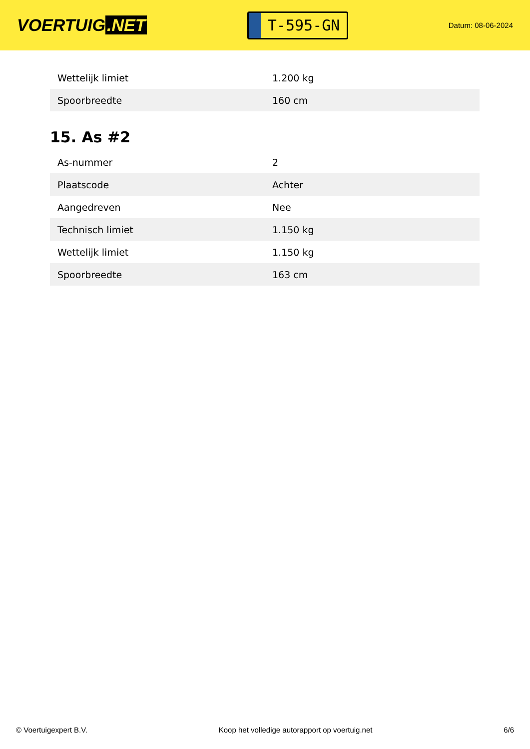VOERTUIG.NET
T-595-GN
Datum: 08-06-2024
| Wettelijk limiet | 1.200 kg |
| Spoorbreedte | 160 cm |
15. As #2
| As-nummer | 2 |
| Plaatscode | Achter |
| Aangedreven | Nee |
| Technisch limiet | 1.150 kg |
| Wettelijk limiet | 1.150 kg |
| Spoorbreedte | 163 cm |
© Voertuigexpert B.V. Koop het volledige autorapport op voertuig.net 6/6